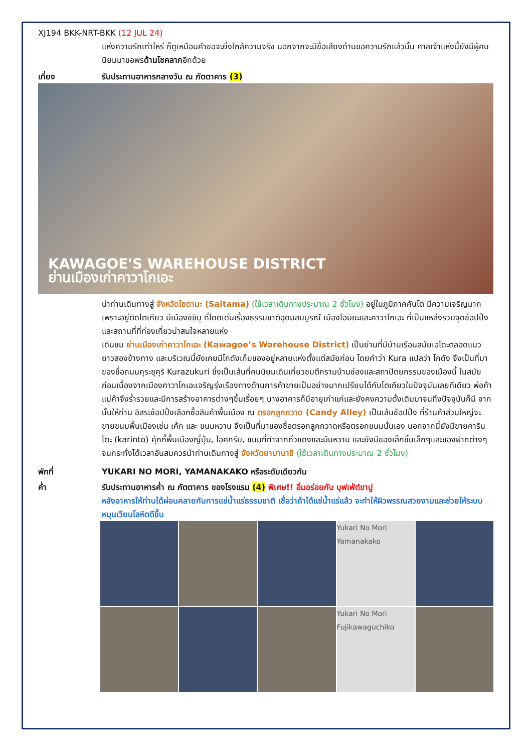XJ194 BKK-NRT-BKK (12 JUL 24)
แห่งความรักเท่าไหร่ ก็ดูเหมือนคำขอจะยิ่งใกล้ความจริง นอกจากจะมีชื่อเสียงด้านขอความรักแล้วนั้น ศาลเจ้าแห่งนี้ยังมีผู้คนนิยมมาขอพรด้านโชคลาภอีกด้วย
เที่ยง รับประทานอาหารกลางวัน ณ ภัตตาคาร (3)
KAWAGOE'S WAREHOUSE DISTRICT
ย่านเมืองเก่าคาวาโกเอะ
นำท่านเดินทางสู่ จังหวัดไซตามะ (Saitama) (ใช้เวลาเดินทางประมาณ 2 ชั่วโมง) อยู่ในภูมิภาคคันโต มีความเจริญมากเพราะอยู่ติดโตเกียว มีเมืองชิชิบุ ที่โดดเด่นเรื่องธรรมชาติอุดมสมบูรณ์ เมืองโอมิยะและคาวาโกเอะ ที่เป็นแหล่งรวมจุดช้อปปิ้งและสถานที่ที่ท่องเที่ยวน่าสนใจหลายแห่ง
เดินชม ย่านเมืองเก่าคาวาโกเอะ (Kawagoe’s Warehouse District) เป็นย่านที่มีบ้านเรือนสมัยเอโดะตลอดแนวยาวสองข้างทาง และบริเวณนี้ยังเคยมีโกดังเก็บของอยู่หลายแห่งตั้งแต่สมัยก่อน โดยคำว่า Kura แปลว่า โกดัง จึงเป็นที่มาของชื่อถนนคุระซุคุริ Kurazukuri ซึ่งเป็นเส้นที่คนนิยมเดินเที่ยวชมตึกรามบ้านช่องและสถาปัตยกรรมของเมืองนี้ ในสมัยก่อนเนื่องจากเมืองคาวาโกเอะเจริญรุ่งเรืองทางด้านการค้าขายเป็นอย่างมากเปรียบได้กับโตเกียวในปัจจุบันเลยทีเดียว พ่อค้าแม่ค้าจึงร่ำรวยและมีการสร้างอาคารต่างๆขึ้นเรื่อยๆ บางอาคารก็มีอายุเก่าแก่และยังคงความดั้งเดิมมาจนถึงปัจจุบันก็มี จากนั้นให้ท่าน อิสระช้อปปิ้งเลือกซื้อสินค้าพื้นเมือง ณ ตรอกลูกกวาด (Candy Alley) เป็นเส้นช้อปปิ้ง ที่ร้านค้าส่วนใหญ่จะขายขนมพื้นเมืองเช่น เค้ก และ ขนมหวาน จึงเป็นที่มาของชื่อตรอกลูกกวาดหรือตรอกขนมนั่นเอง นอกจากนี้ยังมีขายคารินโตะ (karinto) คุ้กกี้พื้นเมืองญี่ปุ่น, ไอศกรีม, ขนมที่ทำจากถั่วแดงและมันหวาน และยังมีของเล็กชิ้นเล็กๆและของฝากต่างๆ จนกระทั่งได้เวลาอันสมควรนำท่านเดินทางสู่ จังหวัดยามานาชิ (ใช้เวลาเดินทางประมาณ 2 ชั่วโมง)
พักที่ YUKARI NO MORI, YAMANAKAKO หรือระดับเดียวกัน
ค่ำ รับประทานอาหารค่ำ ณ ภัตตาคาร ของโรงแรม (4) พิเศษ!! อิ่มอร่อยกับ บุฟเฟ่ต์ขาปู
หลังอาหารให้ท่านได้ผ่อนคลายกับการแช่น้ำแร่ธรรมชาติ เชื่อว่าถ้าได้แช่น้ำแร่แล้ว จะทำให้ผิวพรรณสวยงามและช่วยให้ระบบหมุนเวียนโลหิตดีขึ้น
Yukari No Mori Yamanakako
Yukari No Mori Fujikawaguchiko